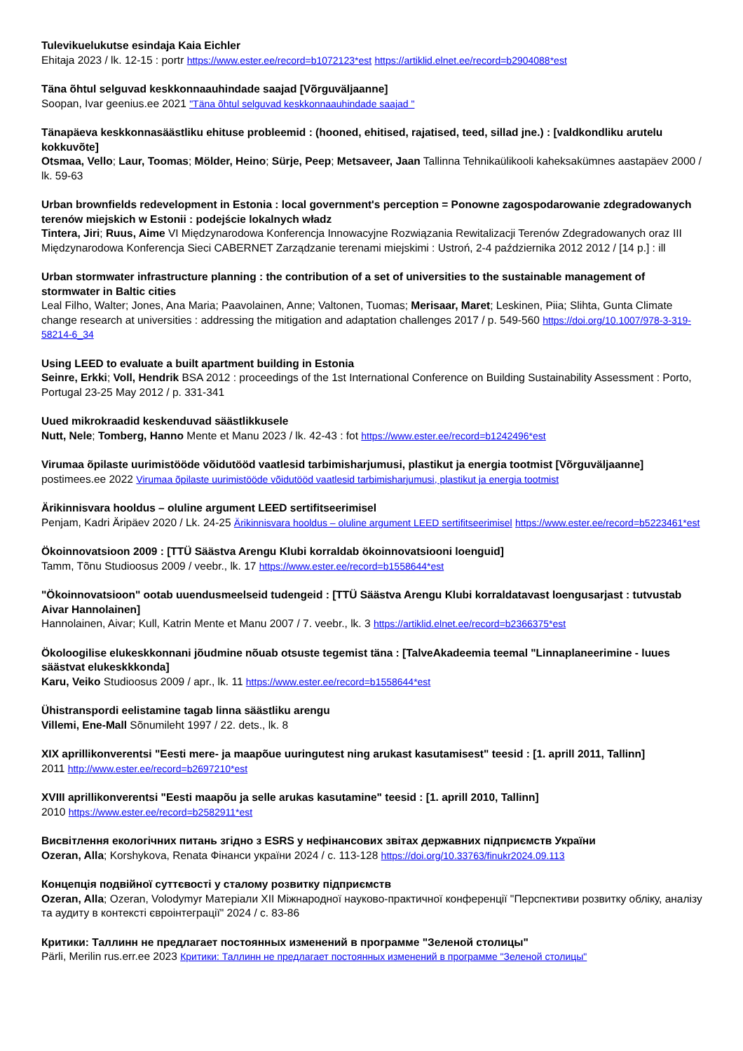Tulevikuelukutse esindaja Kaia Eichler
Ehitaja 2023 / lk. 12-15 : portr https://www.ester.ee/record=b1072123*est https://artiklid.elnet.ee/record=b2904088*est
Täna õhtul selguvad keskkonnaauhindade saajad [Võrguväljaanne]
Soopan, Ivar geenius.ee 2021 "Täna õhtul selguvad keskkonnaauhindade saajad "
Tänapäeva keskkonnasäästliku ehituse probleemid : (hooned, ehitised, rajatised, teed, sillad jne.) : [valdkondliku arutelu kokkuvõte]
Otsmaa, Vello; Laur, Toomas; Mölder, Heino; Sürje, Peep; Metsaveer, Jaan Tallinna Tehnikaülikooli kaheksakümnes aastapäev 2000 / lk. 59-63
Urban brownfields redevelopment in Estonia : local government's perception = Ponowne zagospodarowanie zdegradowanych terenów miejskich w Estonii : podejście lokalnych władz
Tintera, Jiri; Ruus, Aime VI Międzynarodowa Konferencja Innowacyjne Rozwiązania Rewitalizacji Terenów Zdegradowanych oraz III Międzynarodowa Konferencja Sieci CABERNET Zarządzanie terenami miejskimi : Ustroń, 2-4 października 2012 2012 / [14 p.] : ill
Urban stormwater infrastructure planning : the contribution of a set of universities to the sustainable management of stormwater in Baltic cities
Leal Filho, Walter; Jones, Ana Maria; Paavolainen, Anne; Valtonen, Tuomas; Merisaar, Maret; Leskinen, Piia; Slihta, Gunta Climate change research at universities : addressing the mitigation and adaptation challenges 2017 / p. 549-560 https://doi.org/10.1007/978-3-319-58214-6_34
Using LEED to evaluate a built apartment building in Estonia
Seinre, Erkki; Voll, Hendrik BSA 2012 : proceedings of the 1st International Conference on Building Sustainability Assessment : Porto, Portugal 23-25 May 2012 / p. 331-341
Uued mikrokraadid keskenduvad säästlikkusele
Nutt, Nele; Tomberg, Hanno Mente et Manu 2023 / lk. 42-43 : fot https://www.ester.ee/record=b1242496*est
Virumaa õpilaste uurimistööde võidutööd vaatlesid tarbimisharjumusi, plastikut ja energia tootmist [Võrguväljaanne]
postimees.ee 2022 Virumaa õpilaste uurimistööde võidutööd vaatlesid tarbimisharjumusi, plastikut ja energia tootmist
Ärikinnisvara hooldus – oluline argument LEED sertifitseerimisel
Penjam, Kadri Äripäev 2020 / Lk. 24-25 Ärikinnisvara hooldus – oluline argument LEED sertifitseerimisel https://www.ester.ee/record=b5223461*est
Ökoinnovatsioon 2009 : [TTÜ Säästva Arengu Klubi korraldab ökoinnovatsiooni loenguid]
Tamm, Tõnu Studioosus 2009 / veebr., lk. 17 https://www.ester.ee/record=b1558644*est
"Ökoinnovatsioon" ootab uuendusmeelseid tudengeid : [TTÜ Säästva Arengu Klubi korraldatavast loengusarjast : tutvustab Aivar Hannolainen]
Hannolainen, Aivar; Kull, Katrin Mente et Manu 2007 / 7. veebr., lk. 3 https://artiklid.elnet.ee/record=b2366375*est
Ökoloogilise elukeskkonnani jõudmine nõuab otsuste tegemist täna : [TalveAkadeemia teemal "Linnaplaneerimine - luues säästvat elukeskkkonda]
Karu, Veiko Studioosus 2009 / apr., lk. 11 https://www.ester.ee/record=b1558644*est
Ühistranspordi eelistamine tagab linna säästliku arengu
Villemi, Ene-Mall Sõnumileht 1997 / 22. dets., lk. 8
XIX aprillikonverentsi "Eesti mere- ja maapõue uuringutest ning arukast kasutamisest" teesid : [1. aprill 2011, Tallinn]
2011 http://www.ester.ee/record=b2697210*est
XVIII aprillikonverentsi "Eesti maapõu ja selle arukas kasutamine" teesid : [1. aprill 2010, Tallinn]
2010 https://www.ester.ee/record=b2582911*est
Висвітлення екологічних питань згідно з ESRS у нефінансових звітах державних підприємств України
Ozeran, Alla; Korshykova, Renata Фінанси україни 2024 / с. 113-128 https://doi.org/10.33763/finukr2024.09.113
Концепція подвійної суттєвості у сталому розвитку підприємств
Ozeran, Alla; Ozeran, Volodymyr Матеріали XII Міжнародної науково-практичної конференції "Перспективи розвитку обліку, аналізу та аудиту в контексті євроінтеграції" 2024 / с. 83-86
Критики: Таллинн не предлагает постоянных изменений в программе "Зеленой столицы"
Pärli, Merilin rus.err.ee 2023 Критики: Таллинн не предлагает постоянных изменений в программе "Зеленой столицы"